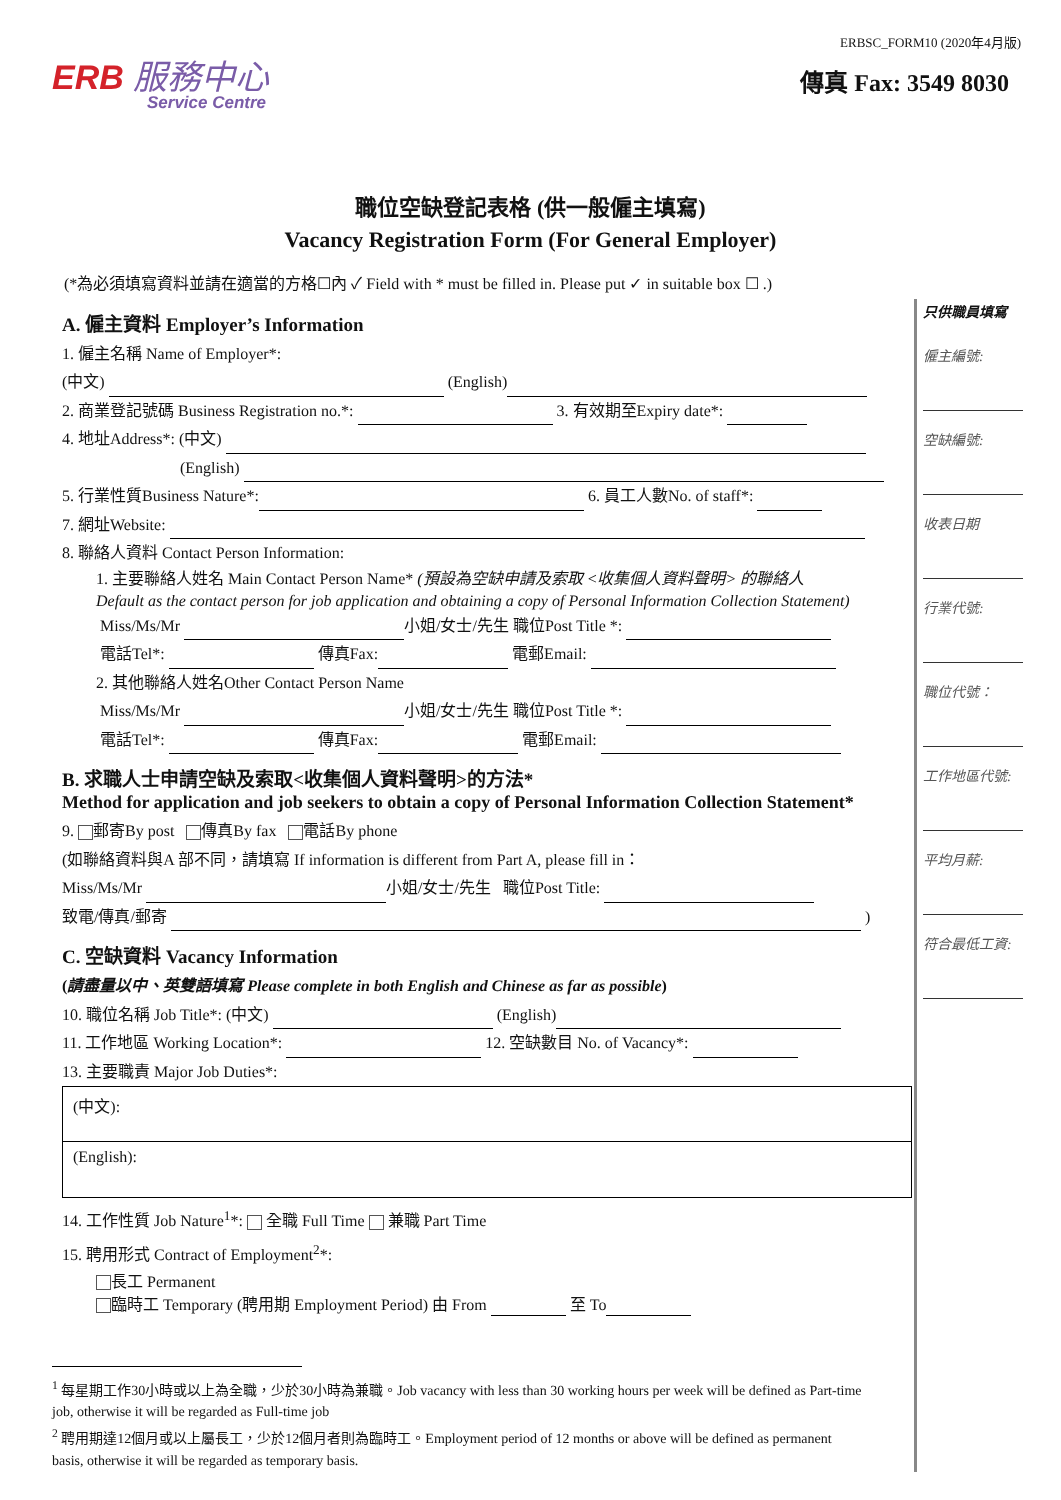ERB 服務中心
Service Centre
ERBSC_FORM10 (2020年4月版)
傳真 Fax: 3549 8030
職位空缺登記表格 (供一般僱主填寫)
Vacancy Registration Form (For General Employer)
(*為必須填寫資料並請在適當的方格☐內 ✓ Field with * must be filled in. Please put ✓ in suitable box ☐ .)
A. 僱主資料 Employer’s Information
1. 僱主名稱 Name of Employer*:
(中文) (English)
2. 商業登記號碼 Business Registration no.*: 3. 有效期至Expiry date*:
4. 地址Address*: (中文)
(English)
5. 行業性質Business Nature*: 6. 員工人數No. of staff*:
7. 網址Website:
8. 聯絡人資料 Contact Person Information:
1. 主要聯絡人姓名 Main Contact Person Name* (預設為空缺申請及索取 <收集個人資料聲明> 的聯絡人
Default as the contact person for job application and obtaining a copy of Personal Information Collection Statement)
Miss/Ms/Mr 小姐/女士/先生 職位Post Title *:
電話Tel*: 傳真Fax: 電郵Email:
2. 其他聯絡人姓名Other Contact Person Name
Miss/Ms/Mr 小姐/女士/先生 職位Post Title *:
電話Tel*: 傳真Fax: 電郵Email:
B. 求職人士申請空缺及索取<收集個人資料聲明>的方法*
Method for application and job seekers to obtain a copy of Personal Information Collection Statement*
9. 郵寄By post 傳真By fax 電話By phone
(如聯絡資料與A 部不同，請填寫 If information is different from Part A, please fill in：
Miss/Ms/Mr 小姐/女士/先生 職位Post Title:
致電/傳真/郵寄 )
C. 空缺資料 Vacancy Information
(請盡量以中、英雙語填寫 Please complete in both English and Chinese as far as possible)
10. 職位名稱 Job Title*: (中文) (English)
11. 工作地區 Working Location*: 12. 空缺數目 No. of Vacancy*:
13. 主要職責 Major Job Duties*:
(中文):
(English):
14. 工作性質 Job Nature<sup>1</sup>*: 全職 Full Time 兼職 Part Time
15. 聘用形式 Contract of Employment<sup>2</sup>*:
長工 Permanent
臨時工 Temporary (聘用期 Employment Period) 由 From 至 To
<sup>1</sup> 每星期工作30小時或以上為全職，少於30小時為兼職。Job vacancy with less than 30 working hours per week will be defined as Part-time job, otherwise it will be regarded as Full-time job
<sup>2</sup> 聘用期達12個月或以上屬長工，少於12個月者則為臨時工。Employment period of 12 months or above will be defined as permanent basis, otherwise it will be regarded as temporary basis.
只供職員填寫
僱主編號:
空缺編號:
收表日期
行業代號:
職位代號：
工作地區代號:
平均月薪:
符合最低工資: